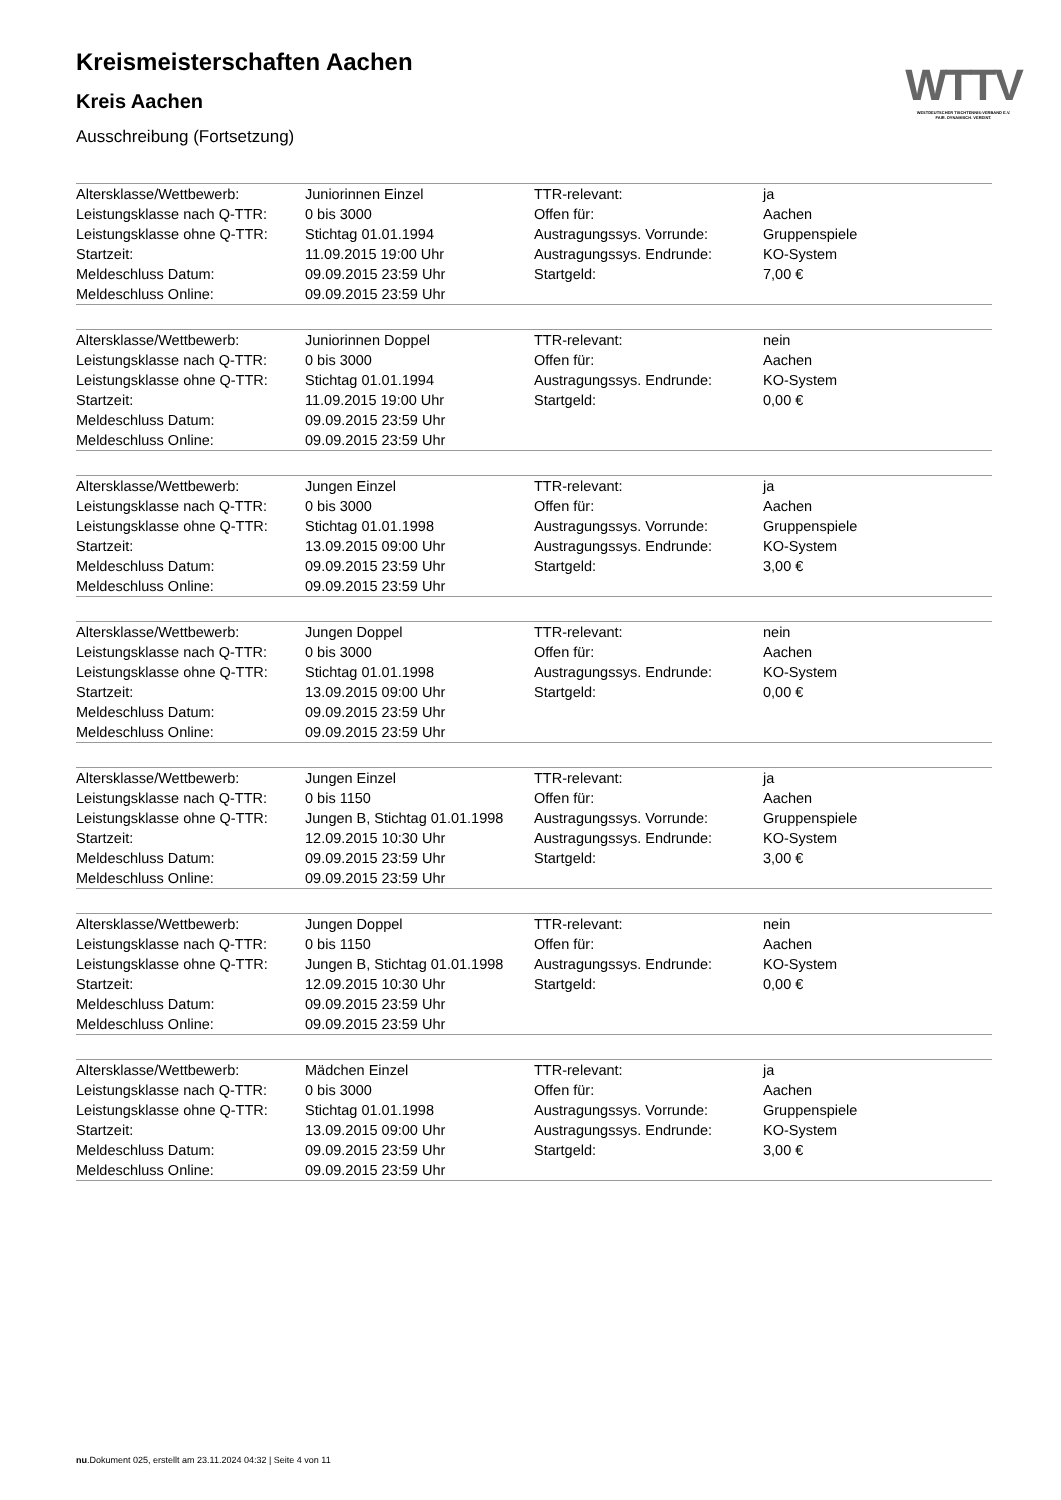WTTV
WESTDEUTSCHER TISCHTENNIS-VERBAND E.V.
FAIR. DYNAMISCH. VEREINT.
Kreismeisterschaften Aachen
Kreis Aachen
Ausschreibung (Fortsetzung)
| Altersklasse/Wettbewerb: | Juniorinnen Einzel | TTR-relevant: | ja |
| Leistungsklasse nach Q-TTR: | 0 bis 3000 | Offen für: | Aachen |
| Leistungsklasse ohne Q-TTR: | Stichtag 01.01.1994 | Austragungssys. Vorrunde: | Gruppenspiele |
| Startzeit: | 11.09.2015 19:00 Uhr | Austragungssys. Endrunde: | KO-System |
| Meldeschluss Datum: | 09.09.2015 23:59 Uhr | Startgeld: | 7,00 € |
| Meldeschluss Online: | 09.09.2015 23:59 Uhr | | |
| Altersklasse/Wettbewerb: | Juniorinnen Doppel | TTR-relevant: | nein |
| Leistungsklasse nach Q-TTR: | 0 bis 3000 | Offen für: | Aachen |
| Leistungsklasse ohne Q-TTR: | Stichtag 01.01.1994 | Austragungssys. Endrunde: | KO-System |
| Startzeit: | 11.09.2015 19:00 Uhr | Startgeld: | 0,00 € |
| Meldeschluss Datum: | 09.09.2015 23:59 Uhr | | |
| Meldeschluss Online: | 09.09.2015 23:59 Uhr | | |
| Altersklasse/Wettbewerb: | Jungen Einzel | TTR-relevant: | ja |
| Leistungsklasse nach Q-TTR: | 0 bis 3000 | Offen für: | Aachen |
| Leistungsklasse ohne Q-TTR: | Stichtag 01.01.1998 | Austragungssys. Vorrunde: | Gruppenspiele |
| Startzeit: | 13.09.2015 09:00 Uhr | Austragungssys. Endrunde: | KO-System |
| Meldeschluss Datum: | 09.09.2015 23:59 Uhr | Startgeld: | 3,00 € |
| Meldeschluss Online: | 09.09.2015 23:59 Uhr | | |
| Altersklasse/Wettbewerb: | Jungen Doppel | TTR-relevant: | nein |
| Leistungsklasse nach Q-TTR: | 0 bis 3000 | Offen für: | Aachen |
| Leistungsklasse ohne Q-TTR: | Stichtag 01.01.1998 | Austragungssys. Endrunde: | KO-System |
| Startzeit: | 13.09.2015 09:00 Uhr | Startgeld: | 0,00 € |
| Meldeschluss Datum: | 09.09.2015 23:59 Uhr | | |
| Meldeschluss Online: | 09.09.2015 23:59 Uhr | | |
| Altersklasse/Wettbewerb: | Jungen Einzel | TTR-relevant: | ja |
| Leistungsklasse nach Q-TTR: | 0 bis 1150 | Offen für: | Aachen |
| Leistungsklasse ohne Q-TTR: | Jungen B, Stichtag 01.01.1998 | Austragungssys. Vorrunde: | Gruppenspiele |
| Startzeit: | 12.09.2015 10:30 Uhr | Austragungssys. Endrunde: | KO-System |
| Meldeschluss Datum: | 09.09.2015 23:59 Uhr | Startgeld: | 3,00 € |
| Meldeschluss Online: | 09.09.2015 23:59 Uhr | | |
| Altersklasse/Wettbewerb: | Jungen Doppel | TTR-relevant: | nein |
| Leistungsklasse nach Q-TTR: | 0 bis 1150 | Offen für: | Aachen |
| Leistungsklasse ohne Q-TTR: | Jungen B, Stichtag 01.01.1998 | Austragungssys. Endrunde: | KO-System |
| Startzeit: | 12.09.2015 10:30 Uhr | Startgeld: | 0,00 € |
| Meldeschluss Datum: | 09.09.2015 23:59 Uhr | | |
| Meldeschluss Online: | 09.09.2015 23:59 Uhr | | |
| Altersklasse/Wettbewerb: | Mädchen Einzel | TTR-relevant: | ja |
| Leistungsklasse nach Q-TTR: | 0 bis 3000 | Offen für: | Aachen |
| Leistungsklasse ohne Q-TTR: | Stichtag 01.01.1998 | Austragungssys. Vorrunde: | Gruppenspiele |
| Startzeit: | 13.09.2015 09:00 Uhr | Austragungssys. Endrunde: | KO-System |
| Meldeschluss Datum: | 09.09.2015 23:59 Uhr | Startgeld: | 3,00 € |
| Meldeschluss Online: | 09.09.2015 23:59 Uhr | | |
nu.Dokument 025, erstellt am 23.11.2024 04:32 | Seite 4 von 11